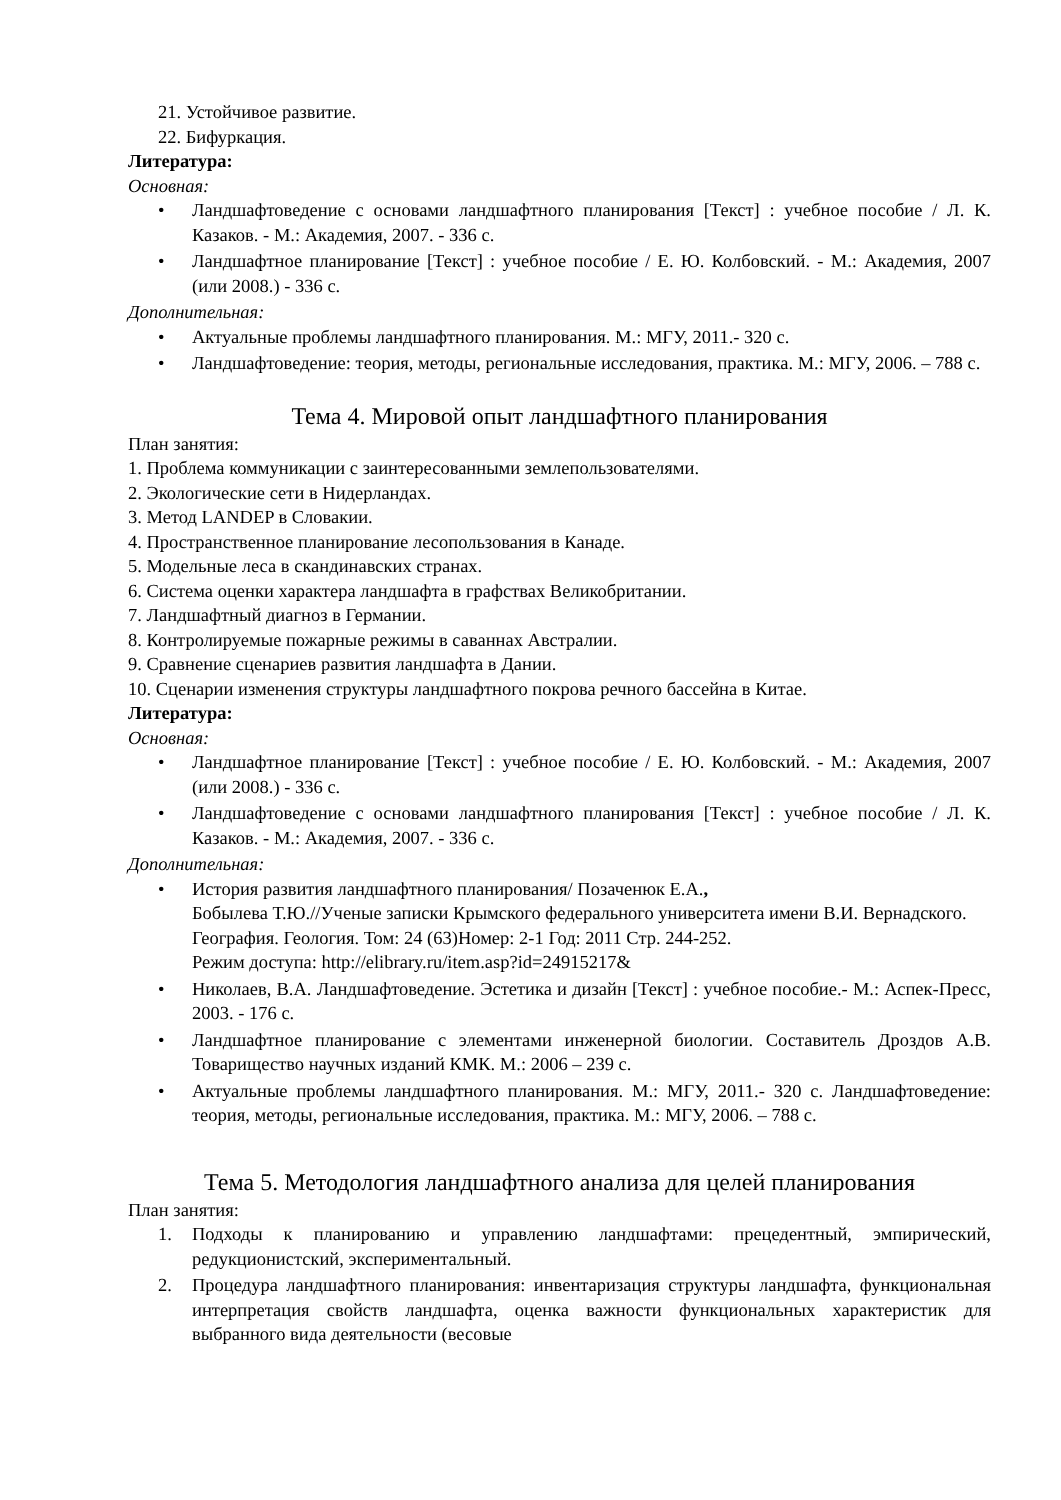21. Устойчивое развитие.
22. Бифуркация.
Литература:
Основная:
• Ландшафтоведение с основами ландшафтного планирования [Текст] : учебное пособие / Л. К. Казаков. - М.: Академия, 2007. - 336 с.
• Ландшафтное планирование [Текст] : учебное пособие / Е. Ю. Колбовский. - М.: Академия, 2007 (или 2008.) - 336 с.
Дополнительная:
• Актуальные проблемы ландшафтного планирования. М.: МГУ, 2011.- 320 с.
• Ландшафтоведение: теория, методы, региональные исследования, практика. М.: МГУ, 2006. – 788 с.
Тема 4. Мировой опыт ландшафтного планирования
План занятия:
1. Проблема коммуникации с заинтересованными землепользователями.
2. Экологические сети в Нидерландах.
3. Метод LANDEP в Словакии.
4. Пространственное планирование лесопользования в Канаде.
5. Модельные леса в скандинавских странах.
6. Система оценки характера ландшафта в графствах Великобритании.
7. Ландшафтный диагноз в Германии.
8. Контролируемые пожарные режимы в саваннах Австралии.
9. Сравнение сценариев развития ландшафта в Дании.
10. Сценарии изменения структуры ландшафтного покрова речного бассейна в Китае.
Литература:
Основная:
• Ландшафтное планирование [Текст] : учебное пособие / Е. Ю. Колбовский. - М.: Академия, 2007 (или 2008.) - 336 с.
• Ландшафтоведение с основами ландшафтного планирования [Текст] : учебное пособие / Л. К. Казаков. - М.: Академия, 2007. - 336 с.
Дополнительная:
• История развития ландшафтного планирования/ Позаченюк Е.А.,
Бобылева Т.Ю.//Ученые записки Крымского федерального университета имени В.И. Вернадского. География. Геология. Том: 24 (63)Номер: 2-1 Год: 2011 Стр. 244-252.
Режим доступа: http://elibrary.ru/item.asp?id=24915217&
• Николаев, В.А. Ландшафтоведение. Эстетика и дизайн [Текст] : учебное пособие.- М.: Аспек-Пресс, 2003. - 176 с.
• Ландшафтное планирование с элементами инженерной биологии. Составитель Дроздов А.В. Товарищество научных изданий КМК. М.: 2006 – 239 с.
• Актуальные проблемы ландшафтного планирования. М.: МГУ, 2011.- 320 с. Ландшафтоведение: теория, методы, региональные исследования, практика. М.: МГУ, 2006. – 788 с.
Тема 5. Методология ландшафтного анализа для целей планирования
План занятия:
1. Подходы к планированию и управлению ландшафтами: прецедентный, эмпирический, редукционистский, экспериментальный.
2. Процедура ландшафтного планирования: инвентаризация структуры ландшафта, функциональная интерпретация свойств ландшафта, оценка важности функциональных характеристик для выбранного вида деятельности (весовые